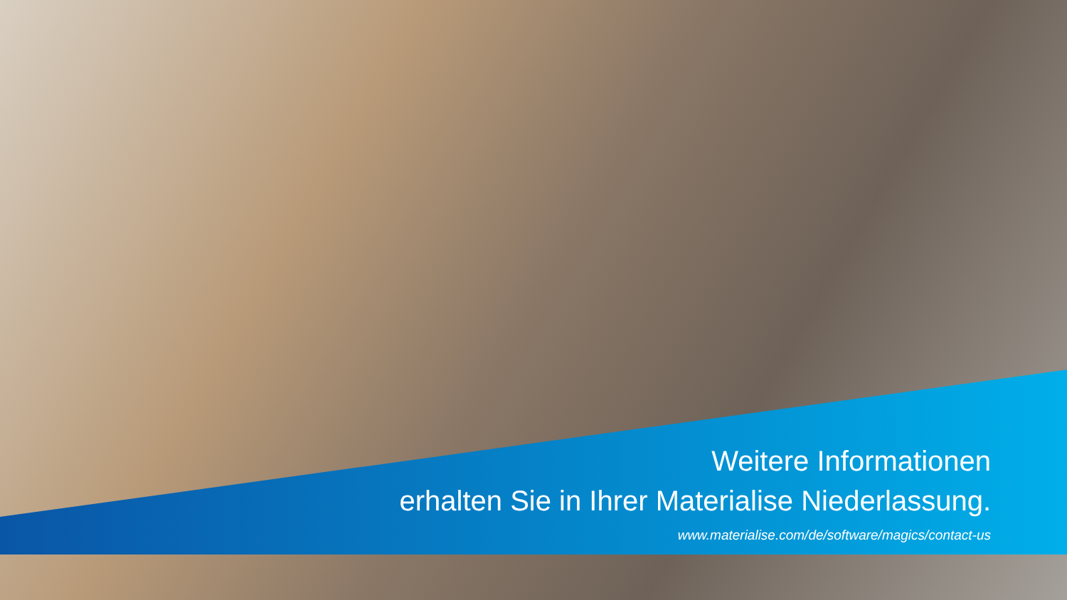Weitere Informationen
erhalten Sie in Ihrer Materialise Niederlassung.
www.materialise.com/de/software/magics/contact-us